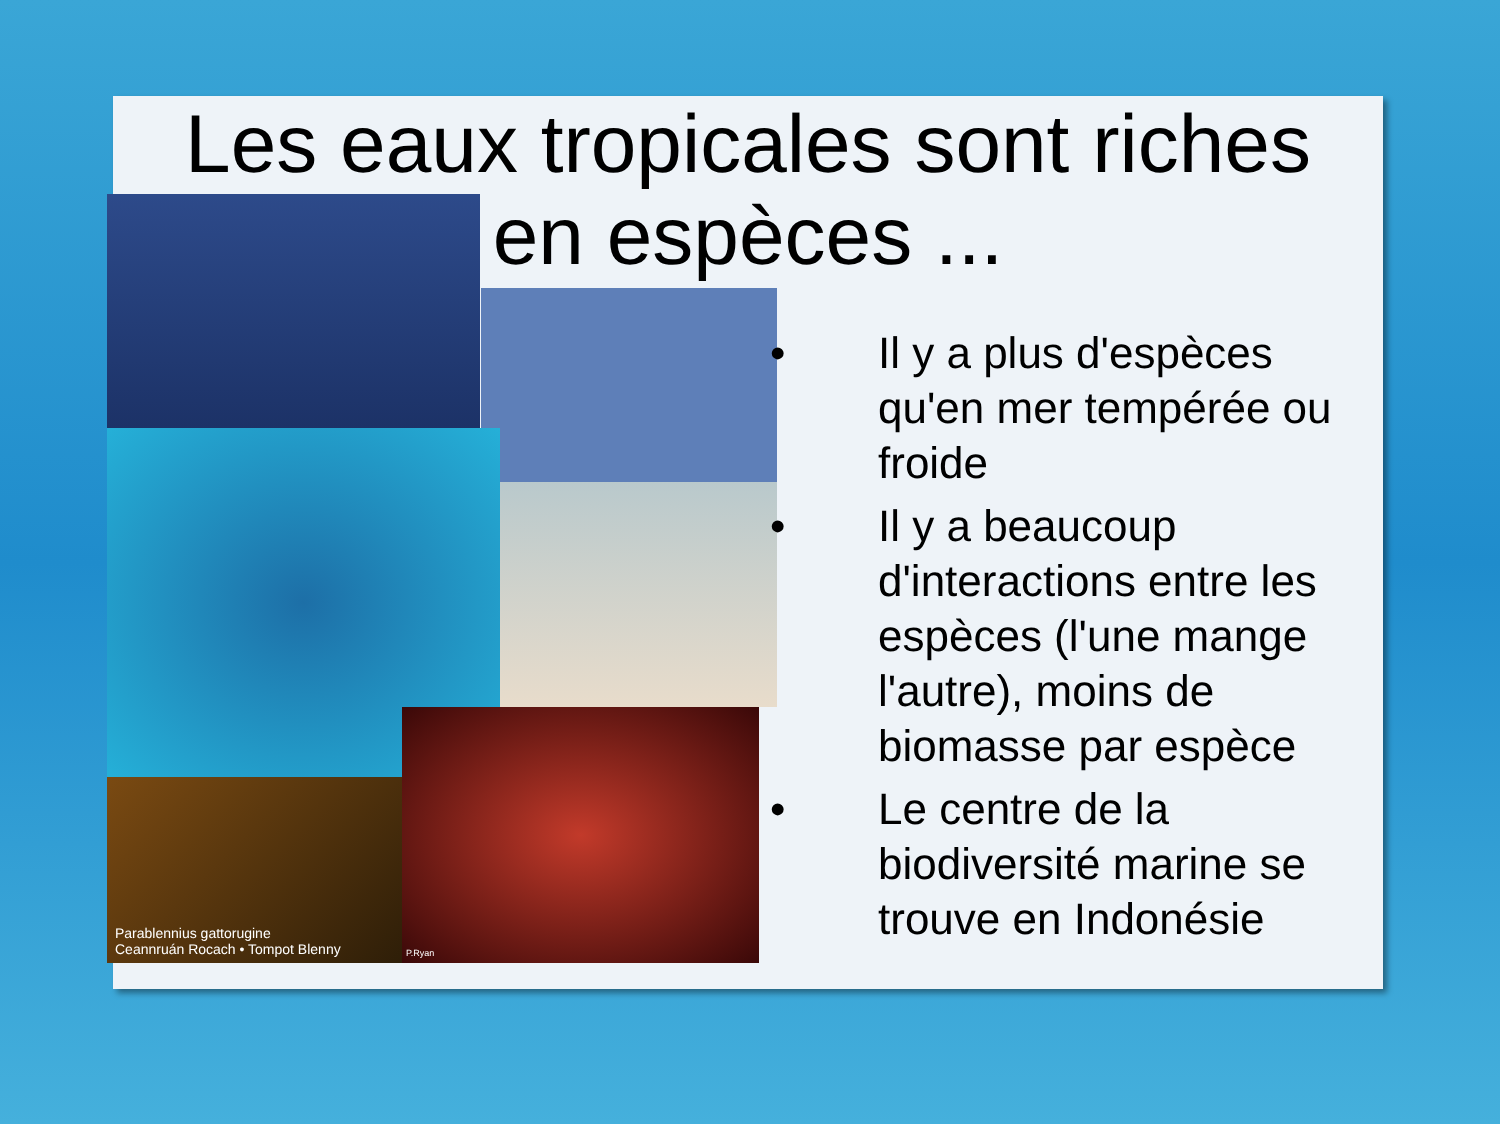Les eaux tropicales sont riches
en espèces ...
Parablennius gattorugine
Ceannruán Rocach • Tompot Blenny
P.Ryan
• Il y a plus d'espèces qu'en mer tempérée ou froide
• Il y a beaucoup d'interactions entre les espèces (l'une mange l'autre), moins de biomasse par espèce
• Le centre de la biodiversité marine se trouve en Indonésie